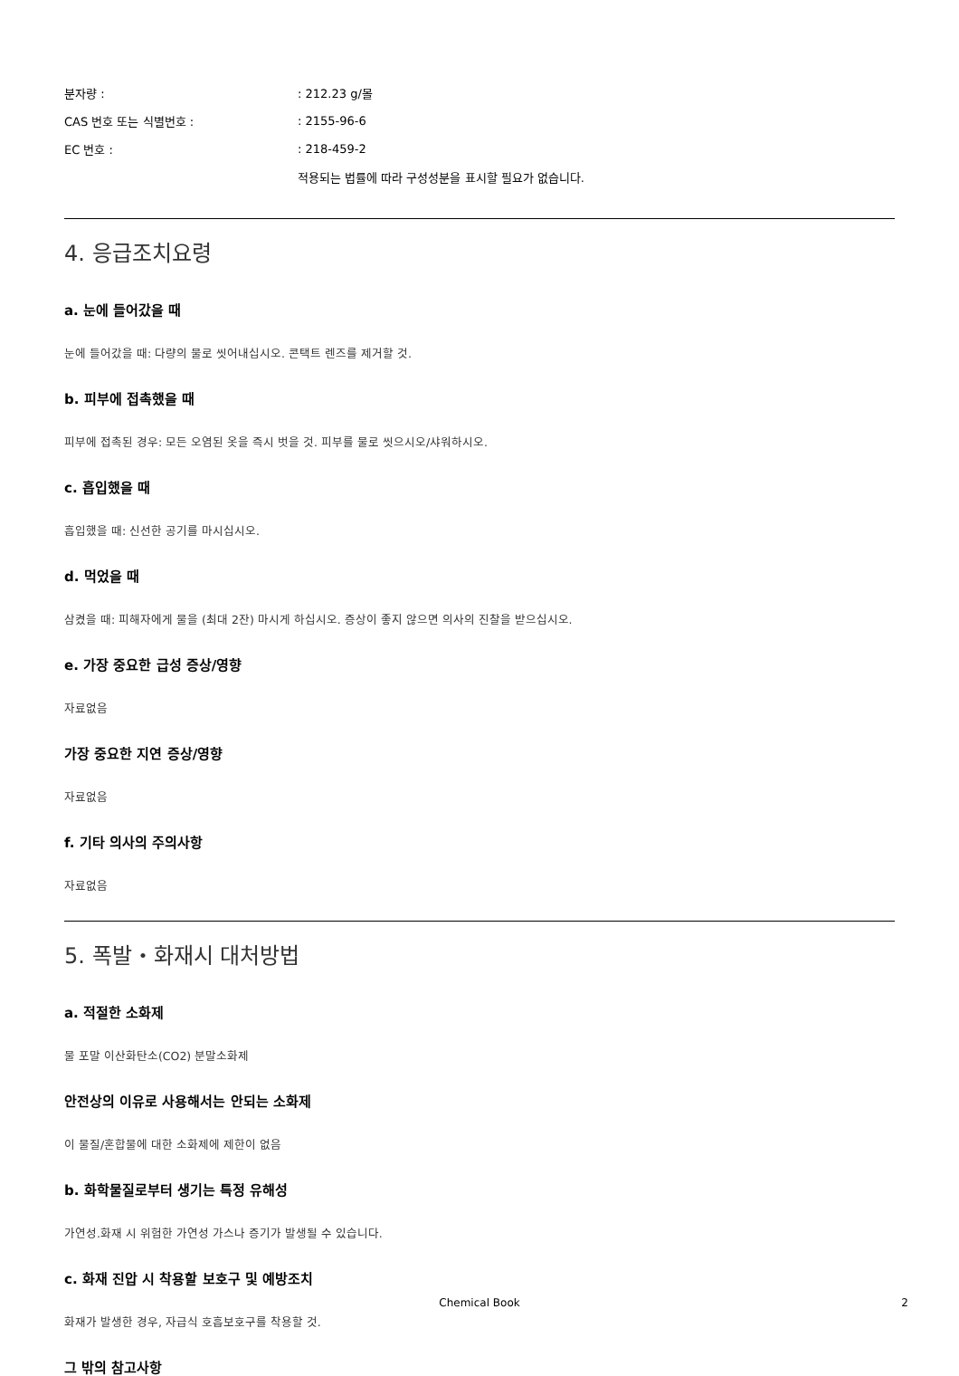분자량 :: 212.23 g/몰
CAS 번호 또는 식별번호 :: 2155-96-6
EC 번호 :: 218-459-2
적용되는 법률에 따라 구성성분을 표시할 필요가 없습니다.
4. 응급조치요령
a. 눈에 들어갔을 때
눈에 들어갔을 때: 다량의 물로 씻어내십시오. 콘택트 렌즈를 제거할 것.
b. 피부에 접촉했을 때
피부에 접촉된 경우: 모든 오염된 옷을 즉시 벗을 것. 피부를 물로 씻으시오/샤워하시오.
c. 흡입했을 때
흡입했을 때: 신선한 공기를 마시십시오.
d. 먹었을 때
삼켰을 때: 피해자에게 물을 (최대 2잔) 마시게 하십시오. 증상이 좋지 않으면 의사의 진찰을 받으십시오.
e. 가장 중요한 급성 증상/영향
자료없음
가장 중요한 지연 증상/영향
자료없음
f. 기타 의사의 주의사항
자료없음
5. 폭발・화재시 대처방법
a. 적절한 소화제
물 포말 이산화탄소(CO2) 분말소화제
안전상의 이유로 사용해서는 안되는 소화제
이 물질/혼합물에 대한 소화제에 제한이 없음
b. 화학물질로부터 생기는 특정 유해성
가연성.화재 시 위험한 가연성 가스나 증기가 발생될 수 있습니다.
c. 화재 진압 시 착용할 보호구 및 예방조치
화재가 발생한 경우, 자급식 호흡보호구를 착용할 것.
그 밖의 참고사항
Chemical Book
2